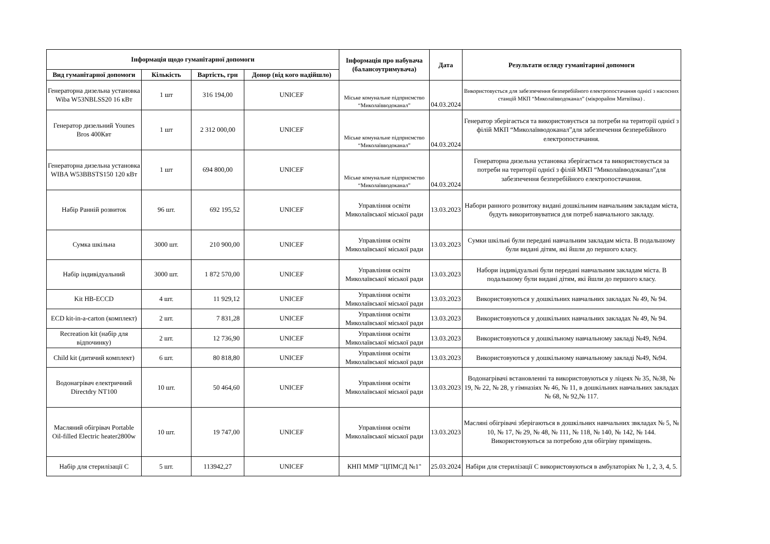| Інформація щодо гуманітарної допомоги | | | | Інформація про набувача (балансоутримувача) | Дата | Результати огляду гуманітарної допомоги |
| --- | --- | --- | --- | --- | --- | --- |
| Вид гуманітарної допомоги | Кількість | Вартість, грн | Донор (від кого надійшло) | | | |
| Генераторна дизельна установка Wiba W53NBLSS20 16 кВт | 1 шт | 316 194,00 | UNICEF | Міське комунальне підприємство “Миколаївводоканал” | 04.03.2024 | Використовується для забезпечення безперебійного електропостачання однієї з насосних станцій МКП “Миколаївводоканал” (мікрорайон Матвіївка) . |
| Генератор дизельний Younes Bros 400Квт | 1 шт | 2 312 000,00 | UNICEF | Міське комунальне підприємство “Миколаївводоканал” | 04.03.2024 | Генератор зберігається та використовується за потреби на території однієї з філій МКП “Миколаївводоканал”для забезпечення безперебійного електропостачання. |
| Генераторна дизельна установка WIBA W53BBSTS150 120 кВт | 1 шт | 694 800,00 | UNICEF | Міське комунальне підприємство “Миколаївводоканал” | 04.03.2024 | Генераторна дизельна установка зберігається та використовується за потреби на території однієї з філій МКП “Миколаївводоканал”для забезпечення безперебійного електропостачання. |
| Набір Ранній розвиток | 96 шт. | 692 195,52 | UNICEF | Управління освіти Миколаївської міської ради | 13.03.2023 | Набори ранного розвитоку видані дошкільним навчальним закладам міста, будуть викоритовуватися для потреб навчального закладу. |
| Сумка шкільна | 3000 шт. | 210 900,00 | UNICEF | Управління освіти Миколаївської міської ради | 13.03.2023 | Сумки шкільні були передані навчальним закладам міста. В подальшому були видані дітям, які йшли до першого класу. |
| Набір індивідуальний | 3000 шт. | 1 872 570,00 | UNICEF | Управління освіти Миколаївської міської ради | 13.03.2023 | Набори індивідуальні були передані навчальним закладам міста. В подальшому були видані дітям, які йшли до першого класу. |
| Kit HB-ECCD | 4 шт. | 11 929,12 | UNICEF | Управління освіти Миколаївської міської ради | 13.03.2023 | Використовуються у дошкільних навчальних закладах № 49, № 94. |
| ECD kit-in-a-carton (комплект) | 2 шт. | 7 831,28 | UNICEF | Управління освіти Миколаївської міської ради | 13.03.2023 | Використовуються у дошкільних навчальних закладах № 49, № 94. |
| Recreation kit (набір для відпочинку) | 2 шт. | 12 736,90 | UNICEF | Управління освіти Миколаївської міської ради | 13.03.2023 | Використовуються у дошкільному навчальному закладі №49, №94. |
| Child kit (дитячий комплект) | 6 шт. | 80 818,80 | UNICEF | Управління освіти Миколаївської міської ради | 13.03.2023 | Використовуються у дошкільному навчальному закладі №49, №94. |
| Водонагрівач електричний Directdry NT100 | 10 шт. | 50 464,60 | UNICEF | Управління освіти Миколаївської міської ради | 13.03.2023 | Водонагрівачі встановленні та використовуються у ліцеях № 35, №38, № 19, № 22, № 28, у гімназіях № 46, № 11, в дошкільних навчальних закладах № 68, № 92,№ 117. |
| Масляний обігрівач Portable Oil-filled Electric heater2800w | 10 шт. | 19 747,00 | UNICEF | Управління освіти Миколаївської міської ради | 13.03.2023 | Масляні обігрівачі зберігаються в дошкільних навчальних звкладах № 5, № 10, № 17, № 29, № 48, № 111, № 118, № 140, № 142, № 144. Використовуються за потребою для обігріву приміщень. |
| Набір для стерилізації С | 5 шт. | 113942,27 | UNICEF | КНП ММР "ЦПМСД №1" | 25.03.2024 | Набіри для стерилізації С використовуються в амбулаторіях № 1, 2, 3, 4, 5. |